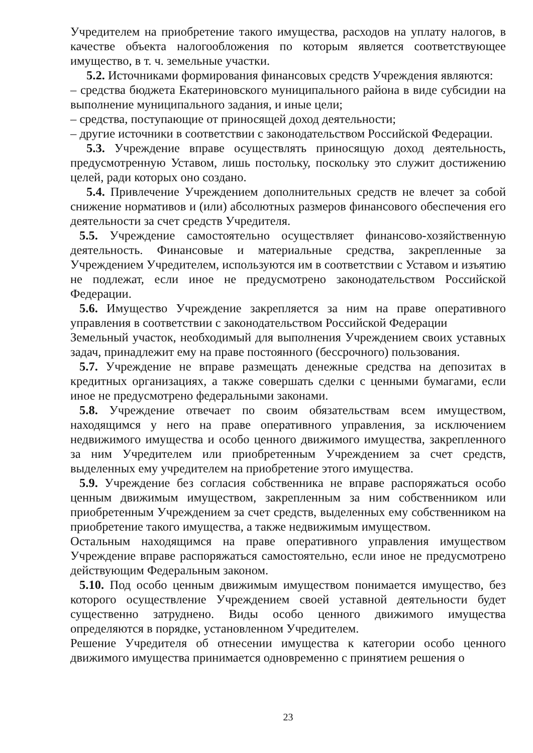Учредителем на приобретение такого имущества, расходов на уплату налогов, в качестве объекта налогообложения по которым является соответствующее имущество, в т. ч. земельные участки.
5.2. Источниками формирования финансовых средств Учреждения являются:
– средства бюджета Екатериновского муниципального района в виде субсидии на выполнение муниципального задания, и иные цели;
– средства, поступающие от приносящей доход деятельности;
– другие источники в соответствии с законодательством Российской Федерации.
5.3. Учреждение вправе осуществлять приносящую доход деятельность, предусмотренную Уставом, лишь постольку, поскольку это служит достижению целей, ради которых оно создано.
5.4. Привлечение Учреждением дополнительных средств не влечет за собой снижение нормативов и (или) абсолютных размеров финансового обеспечения его деятельности за счет средств Учредителя.
5.5. Учреждение самостоятельно осуществляет финансово-хозяйственную деятельность. Финансовые и материальные средства, закрепленные за Учреждением Учредителем, используются им в соответствии с Уставом и изъятию не подлежат, если иное не предусмотрено законодательством Российской Федерации.
5.6. Имущество Учреждение закрепляется за ним на праве оперативного управления в соответствии с законодательством Российской Федерации
Земельный участок, необходимый для выполнения Учреждением своих уставных задач, принадлежит ему на праве постоянного (бессрочного) пользования.
5.7. Учреждение не вправе размещать денежные средства на депозитах в кредитных организациях, а также совершать сделки с ценными бумагами, если иное не предусмотрено федеральными законами.
5.8. Учреждение отвечает по своим обязательствам всем имуществом, находящимся у него на праве оперативного управления, за исключением недвижимого имущества и особо ценного движимого имущества, закрепленного за ним Учредителем или приобретенным Учреждением за счет средств, выделенных ему учредителем на приобретение этого имущества.
5.9. Учреждение без согласия собственника не вправе распоряжаться особо ценным движимым имуществом, закрепленным за ним собственником или приобретенным Учреждением за счет средств, выделенных ему собственником на приобретение такого имущества, а также недвижимым имуществом.
Остальным находящимся на праве оперативного управления имуществом Учреждение вправе распоряжаться самостоятельно, если иное не предусмотрено действующим Федеральным законом.
5.10. Под особо ценным движимым имуществом понимается имущество, без которого осуществление Учреждением своей уставной деятельности будет существенно затруднено. Виды особо ценного движимого имущества определяются в порядке, установленном Учредителем.
Решение Учредителя об отнесении имущества к категории особо ценного движимого имущества принимается одновременно с принятием решения о
23